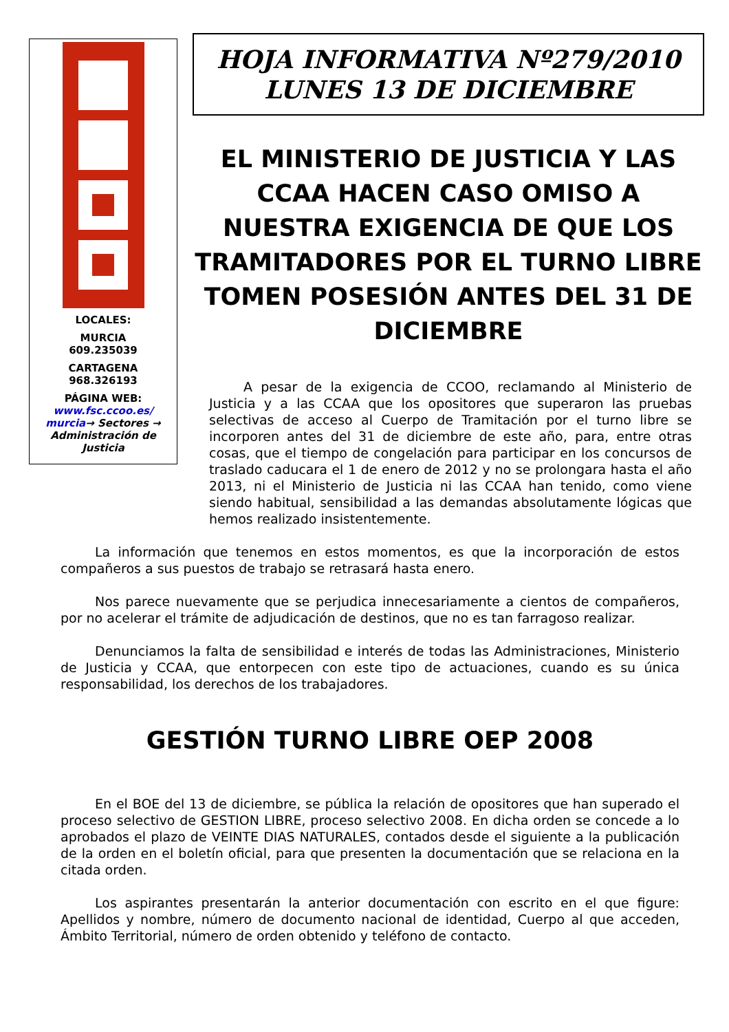LOCALES:
MURCIA
609.235039
CARTAGENA
968.326193
PÁGINA WEB:
www.fsc.ccoo.es/ murcia→ Sectores → Administración de Justicia
HOJA INFORMATIVA Nº279/2010
LUNES 13 DE DICIEMBRE
EL MINISTERIO DE JUSTICIA Y LAS CCAA HACEN CASO OMISO A NUESTRA EXIGENCIA DE QUE LOS TRAMITADORES POR EL TURNO LIBRE TOMEN POSESIÓN ANTES DEL 31 DE DICIEMBRE
A pesar de la exigencia de CCOO, reclamando al Ministerio de Justicia y a las CCAA que los opositores que superaron las pruebas selectivas de acceso al Cuerpo de Tramitación por el turno libre se incorporen antes del 31 de diciembre de este año, para, entre otras cosas, que el tiempo de congelación para participar en los concursos de traslado caducara el 1 de enero de 2012 y no se prolongara hasta el año 2013, ni el Ministerio de Justicia ni las CCAA han tenido, como viene siendo habitual, sensibilidad a las demandas absolutamente lógicas que hemos realizado insistentemente.
La información que tenemos en estos momentos, es que la incorporación de estos compañeros a sus puestos de trabajo se retrasará hasta enero.
Nos parece nuevamente que se perjudica innecesariamente a cientos de compañeros, por no acelerar el trámite de adjudicación de destinos, que no es tan farragoso realizar.
Denunciamos la falta de sensibilidad e interés de todas las Administraciones, Ministerio de Justicia y CCAA, que entorpecen con este tipo de actuaciones, cuando es su única responsabilidad, los derechos de los trabajadores.
GESTIÓN TURNO LIBRE OEP 2008
En el BOE del 13 de diciembre, se pública la relación de opositores que han superado el proceso selectivo de GESTION LIBRE, proceso selectivo 2008. En dicha orden se concede a lo aprobados el plazo de VEINTE DIAS NATURALES, contados desde el siguiente a la publicación de la orden en el boletín oficial, para que presenten la documentación que se relaciona en la citada orden.
Los aspirantes presentarán la anterior documentación con escrito en el que figure: Apellidos y nombre, número de documento nacional de identidad, Cuerpo al que acceden, Ámbito Territorial, número de orden obtenido y teléfono de contacto.